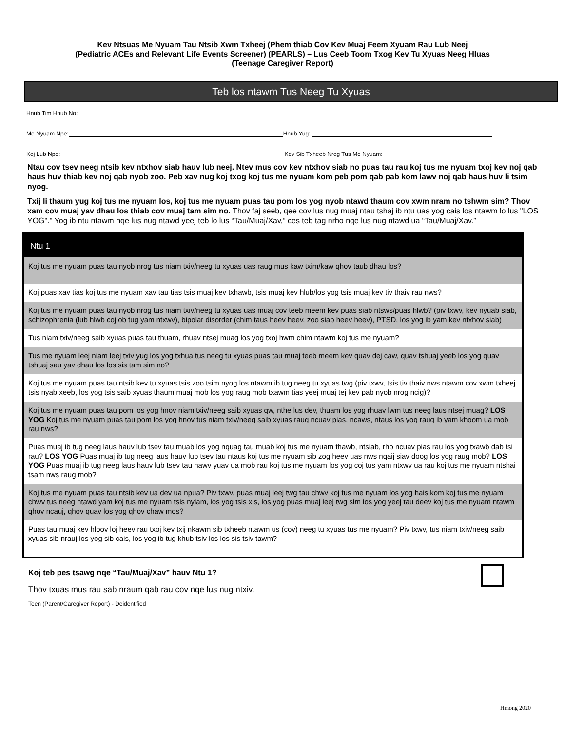Kev Ntsuas Me Nyuam Tau Ntsib Xwm Txheej (Phem thiab Cov Kev Muaj Feem Xyuam Rau Lub Neej
(Pediatric ACEs and Relevant Life Events Screener) (PEARLS) – Lus Ceeb Toom Txog Kev Tu Xyuas Neeg Hluas
(Teenage Caregiver Report)
Teb los ntawm Tus Neeg Tu Xyuas
Hnub Tim Hnub No:
Me Nyuam Npe: Hnub Yug:
Koj Lub Npe: Kev Sib Txheeb Nrog Tus Me Nyuam:
Ntau cov tsev neeg ntsib kev ntxhov siab hauv lub neej. Ntev mus cov kev ntxhov siab no puas tau rau koj tus me nyuam txoj kev noj qab haus huv thiab kev noj qab nyob zoo. Peb xav nug koj txog koj tus me nyuam kom peb pom qab pab kom lawv noj qab haus huv li tsim nyog.
Txij li thaum yug koj tus me nyuam los, koj tus me nyuam puas tau pom los yog nyob ntawd thaum cov xwm nram no tshwm sim? Thov xam cov muaj yav dhau los thiab cov muaj tam sim no. Thov faj seeb, qee cov lus nug muaj ntau tshaj ib ntu uas yog cais los ntawm lo lus "LOS YOG"." Yog ib ntu ntawm nqe lus nug ntawd yeej teb lo lus “Tau/Muaj/Xav,” ces teb tag nrho nqe lus nug ntawd ua “Tau/Muaj/Xav.”
| Ntu 1 |
| --- |
| Koj tus me nyuam puas tau nyob nrog tus niam txiv/neeg tu xyuas uas raug mus kaw txim/kaw qhov taub dhau los? |
| Koj puas xav tias koj tus me nyuam xav tau tias tsis muaj kev txhawb, tsis muaj kev hlub/los yog tsis muaj kev tiv thaiv rau nws? |
| Koj tus me nyuam puas tau nyob nrog tus niam txiv/neeg tu xyuas uas muaj cov teeb meem kev puas siab ntsws/puas hlwb? (piv txwv, kev nyuab siab, schizophrenia (lub hlwb coj ob tug yam ntxwv), bipolar disorder (chim taus heev heev, zoo siab heev heev), PTSD, los yog ib yam kev ntxhov siab) |
| Tus niam txiv/neeg saib xyuas puas tau thuam, rhuav ntsej muag los yog txoj hwm chim ntawm koj tus me nyuam? |
| Tus me nyuam leej niam leej txiv yug los yog txhua tus neeg tu xyuas puas tau muaj teeb meem kev quav dej caw, quav tshuaj yeeb los yog quav tshuaj sau yav dhau los los sis tam sim no? |
| Koj tus me nyuam puas tau ntsib kev tu xyuas tsis zoo tsim nyog los ntawm ib tug neeg tu xyuas twg (piv txwv, tsis tiv thaiv nws ntawm cov xwm txheej tsis nyab xeeb, los yog tsis saib xyuas thaum muaj mob los yog raug mob txawm tias yeej muaj tej kev pab nyob nrog ncig)? |
| Koj tus me nyuam puas tau pom los yog hnov niam txiv/neeg saib xyuas qw, nthe lus dev, thuam los yog rhuav lwm tus neeg laus ntsej muag? LOS YOG Koj tus me nyuam puas tau pom los yog hnov tus niam txiv/neeg saib xyuas raug ncuav pias, ncaws, ntaus los yog raug ib yam khoom ua mob rau nws? |
| Puas muaj ib tug neeg laus hauv lub tsev tau muab los yog nquag tau muab koj tus me nyuam thawb, ntsiab, rho ncuav pias rau los yog txawb dab tsi rau? LOS YOG Puas muaj ib tug neeg laus hauv lub tsev tau ntaus koj tus me nyuam sib zog heev uas nws nqaij siav doog los yog raug mob? LOS YOG Puas muaj ib tug neeg laus hauv lub tsev tau hawv yuav ua mob rau koj tus me nyuam los yog coj tus yam ntxwv ua rau koj tus me nyuam ntshai tsam nws raug mob? |
| Koj tus me nyuam puas tau ntsib kev ua dev ua npua? Piv txwv, puas muaj leej twg tau chwv koj tus me nyuam los yog hais kom koj tus me nyuam chwv tus neeg ntawd yam koj tus me nyuam tsis nyiam, los yog tsis xis, los yog puas muaj leej twg sim los yog yeej tau deev koj tus me nyuam ntawm qhov ncauj, qhov quav los yog qhov chaw mos? |
| Puas tau muaj kev hloov loj heev rau txoj kev txij nkawm sib txheeb ntawm us (cov) neeg tu xyuas tus me nyuam? Piv txwv, tus niam txiv/neeg saib xyuas sib nrauj los yog sib cais, los yog ib tug khub tsiv los los sis tsiv tawm? |
Koj teb pes tsawg nqe “Tau/Muaj/Xav” hauv Ntu 1?
Thov txuas mus rau sab nraum qab rau cov nqe lus nug ntxiv.
Teen (Parent/Caregiver Report) - Deidentified
Hmong 2020